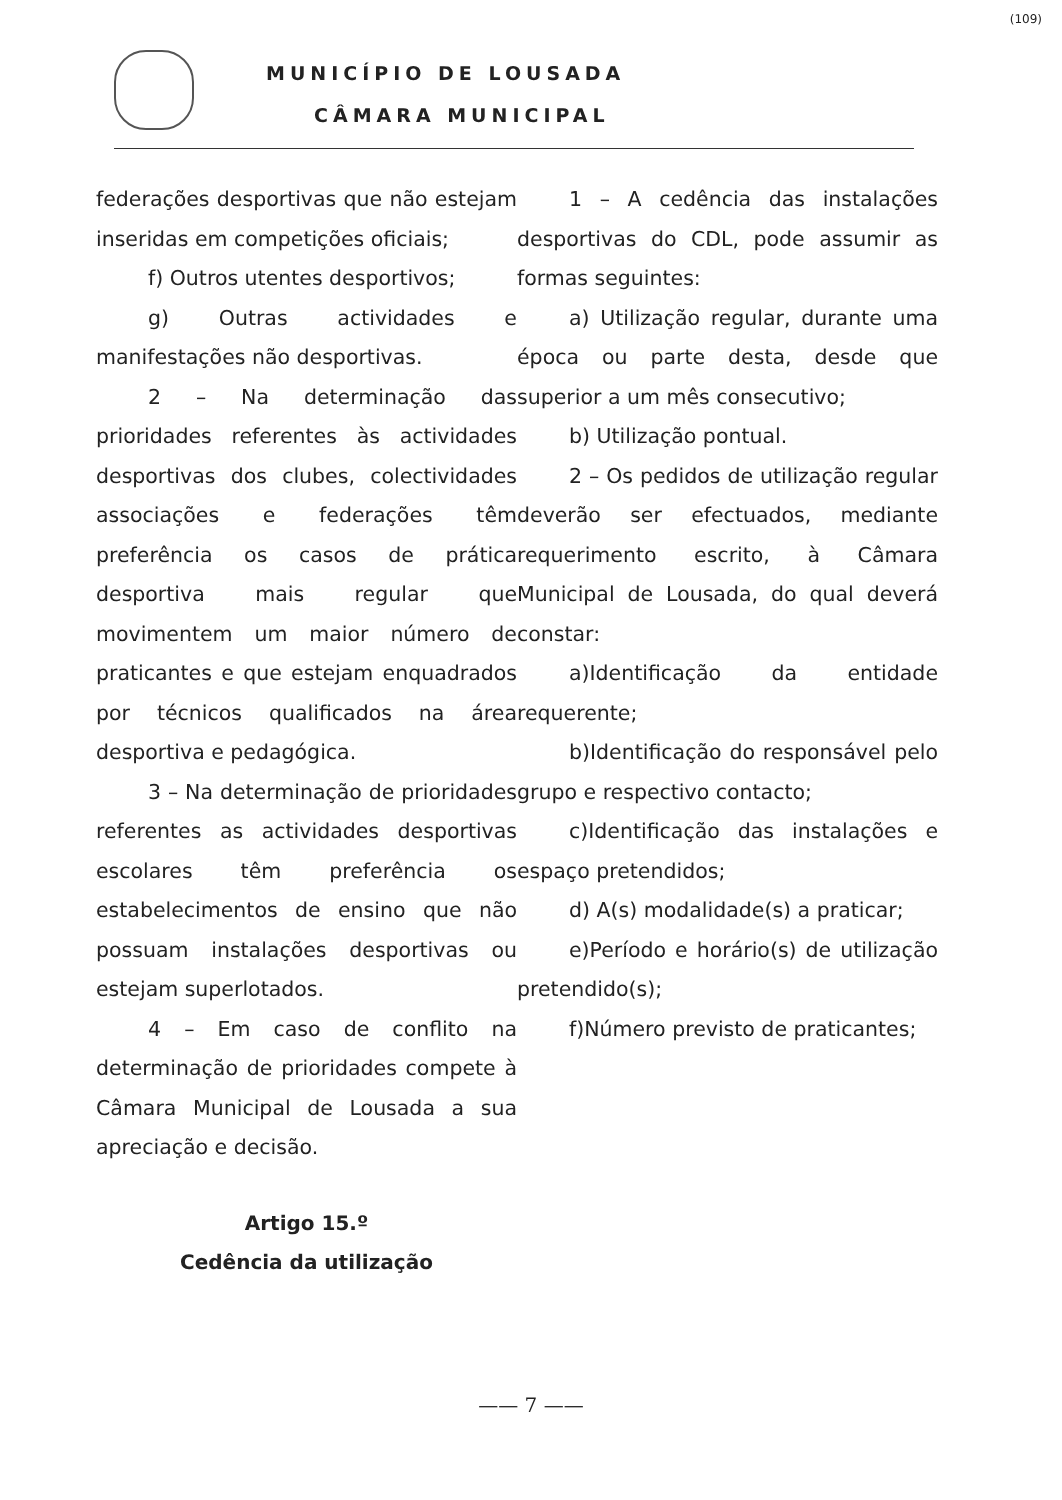MUNICÍPIO DE LOUSADA
CÂMARA MUNICIPAL
(109)
federações desportivas que não estejam inseridas em competições oficiais;
f) Outros utentes desportivos;
g) Outras actividades e manifestações não desportivas.
2 – Na determinação das prioridades referentes às actividades desportivas dos clubes, colectividades associações e federações têm preferência os casos de prática desportiva mais regular que movimentem um maior número de praticantes e que estejam enquadrados por técnicos qualificados na área desportiva e pedagógica.
3 – Na determinação de prioridades referentes as actividades desportivas escolares têm preferência os estabelecimentos de ensino que não possuam instalações desportivas ou estejam superlotados.
4 – Em caso de conflito na determinação de prioridades compete à Câmara Municipal de Lousada a sua apreciação e decisão.
Artigo 15.º
Cedência da utilização
1 – A cedência das instalações desportivas do CDL, pode assumir as formas seguintes:
a) Utilização regular, durante uma época ou parte desta, desde que superior a um mês consecutivo;
b) Utilização pontual.
2 – Os pedidos de utilização regular deverão ser efectuados, mediante requerimento escrito, à Câmara Municipal de Lousada, do qual deverá constar:
a)Identificação da entidade requerente;
b)Identificação do responsável pelo grupo e respectivo contacto;
c)Identificação das instalações e espaço pretendidos;
d) A(s) modalidade(s) a praticar;
e)Período e horário(s) de utilização pretendido(s);
f)Número previsto de praticantes;
—— 7 ——